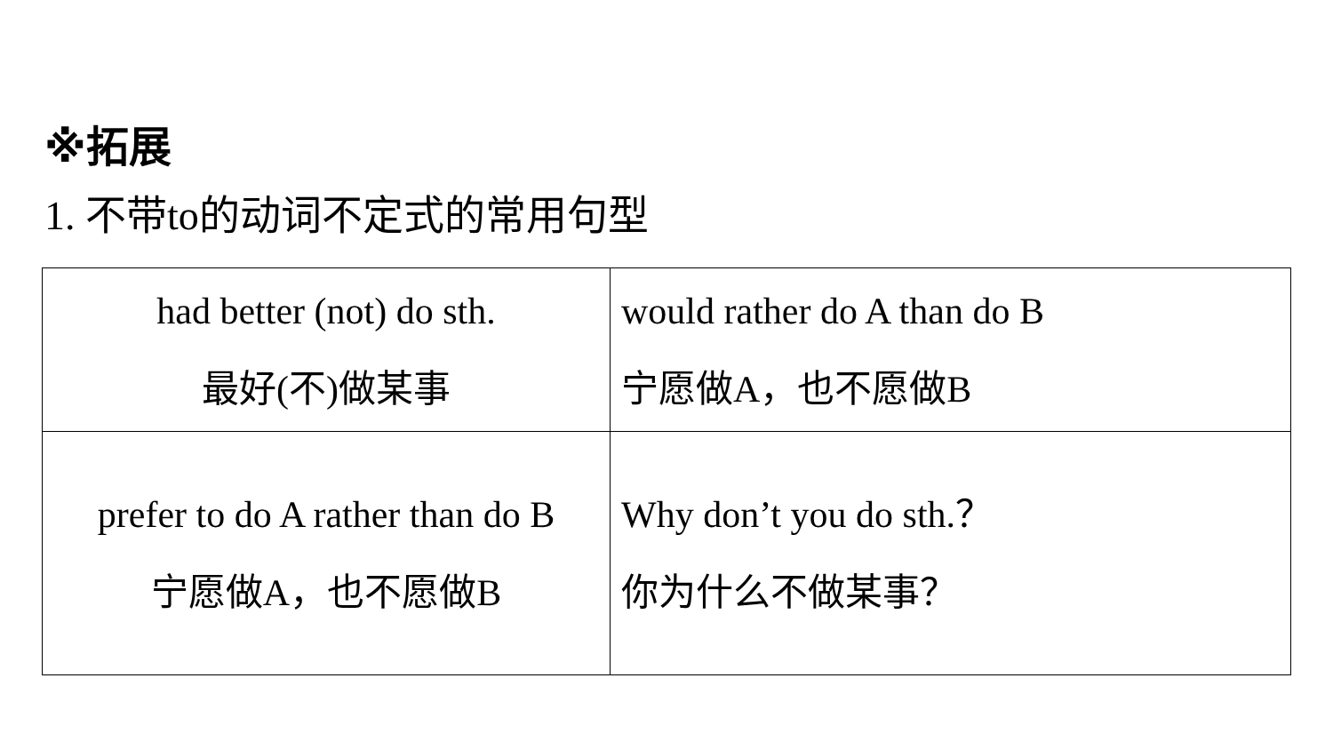※拓展
1. 不带to的动词不定式的常用句型
| had better (not) do sth. 最好(不)做某事 | would rather do A than do B 宁愿做A，也不愿做B |
| prefer to do A rather than do B 宁愿做A，也不愿做B | Why don’t you do sth.？ 你为什么不做某事？ |